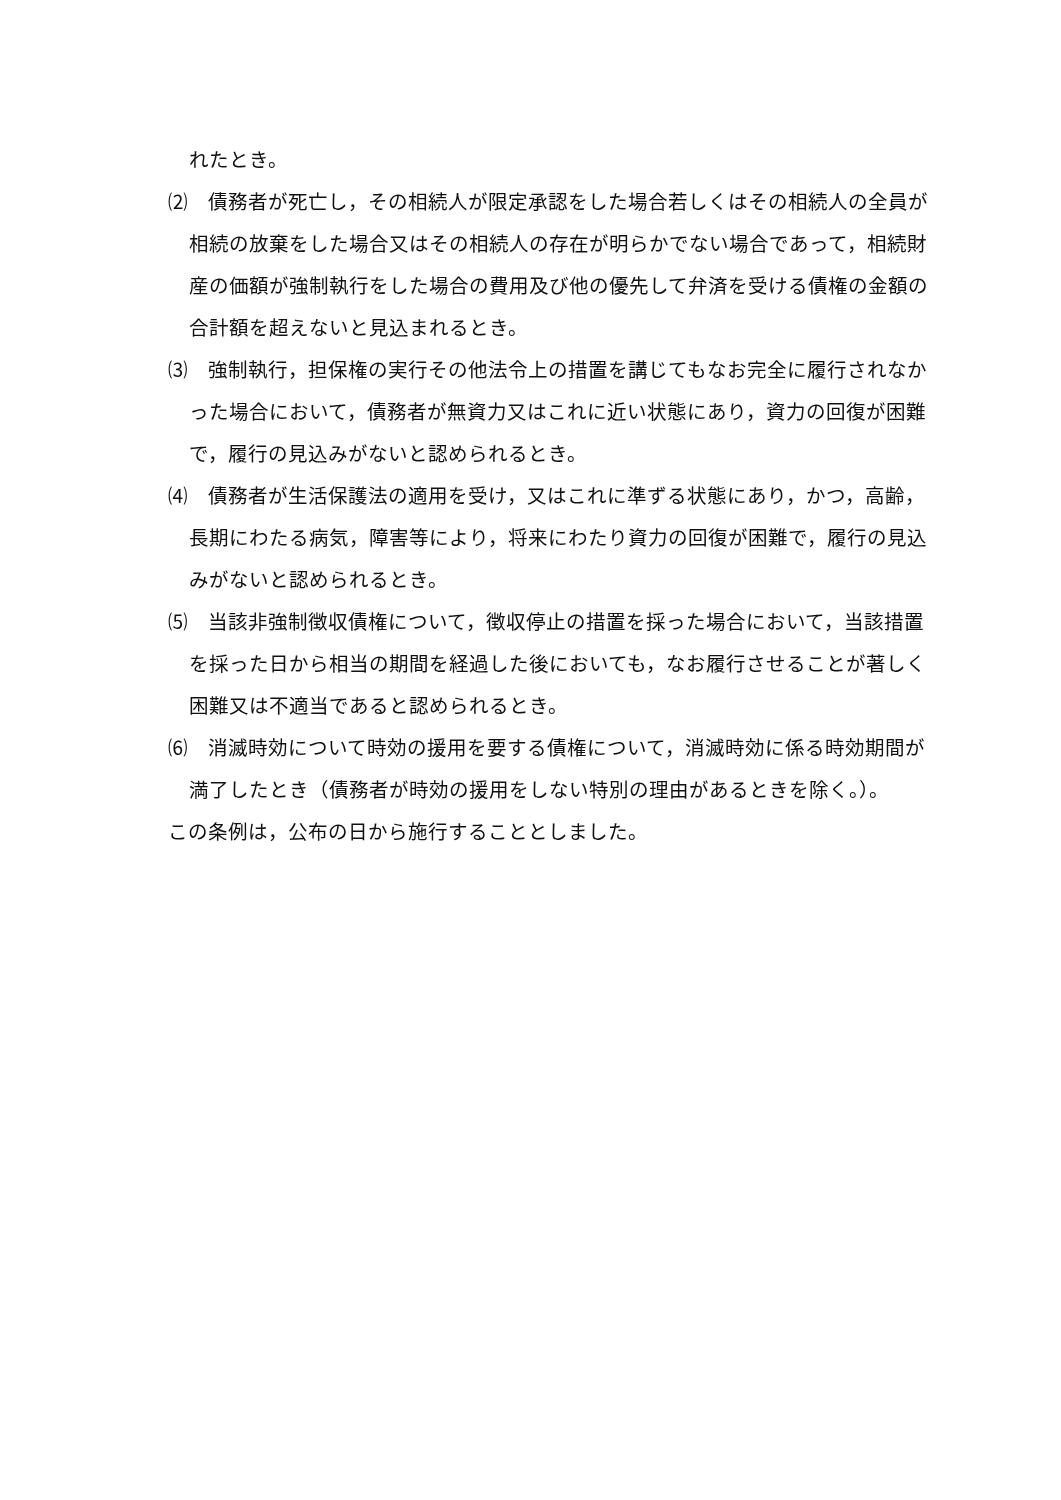れたとき。
⑵　債務者が死亡し，その相続人が限定承認をした場合若しくはその相続人の全員が相続の放棄をした場合又はその相続人の存在が明らかでない場合であって，相続財産の価額が強制執行をした場合の費用及び他の優先して弁済を受ける債権の金額の合計額を超えないと見込まれるとき。
⑶　強制執行，担保権の実行その他法令上の措置を講じてもなお完全に履行されなかった場合において，債務者が無資力又はこれに近い状態にあり，資力の回復が困難で，履行の見込みがないと認められるとき。
⑷　債務者が生活保護法の適用を受け，又はこれに準ずる状態にあり，かつ，高齢，長期にわたる病気，障害等により，将来にわたり資力の回復が困難で，履行の見込みがないと認められるとき。
⑸　当該非強制徴収債権について，徴収停止の措置を採った場合において，当該措置を採った日から相当の期間を経過した後においても，なお履行させることが著しく困難又は不適当であると認められるとき。
⑹　消滅時効について時効の援用を要する債権について，消滅時効に係る時効期間が満了したとき（債務者が時効の援用をしない特別の理由があるときを除く。）。
この条例は，公布の日から施行することとしました。